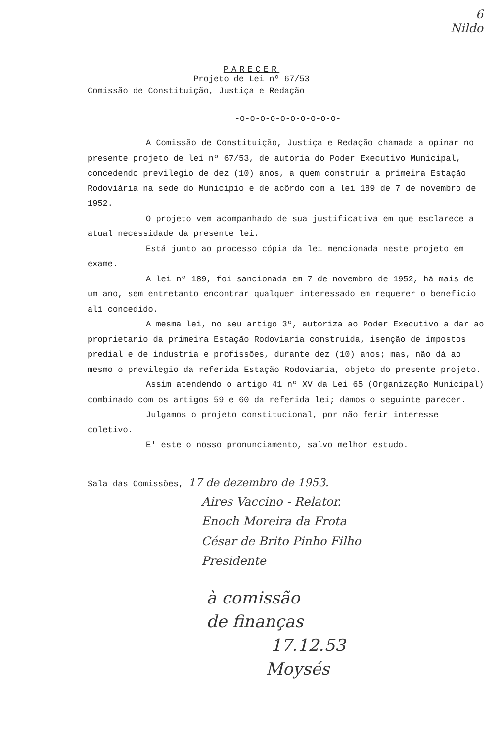6
Nildo
PARECER
Projeto de Lei nº 67/53
Comissão de Constituição, Justiça e Redação
-o-o-o-o-o-o-o-o-o-o-
A Comissão de Constituição, Justiça e Redação chamada a opinar no presente projeto de lei nº 67/53, de autoria do Poder Executivo Municipal, concedendo previlegio de dez (10) anos, a quem construir a primeira Estação Rodoviária na sede do Municipio e de acôrdo com a lei 189 de 7 de novembro de 1952.
O projeto vem acompanhado de sua justificativa em que esclarece a atual necessidade da presente lei.
Está junto ao processo cópia da lei mencionada neste projeto em exame.
A lei nº 189, foi sancionada em 7 de novembro de 1952, há mais de um ano, sem entretanto encontrar qualquer interessado em requerer o beneficio alí concedido.
A mesma lei, no seu artigo 3º, autoriza ao Poder Executivo a dar ao proprietario da primeira Estação Rodoviaria construida, isenção de impostos predial e de industria e profissões, durante dez (10) anos; mas, não dá ao mesmo o previlegio da referida Estação Rodoviaria, objeto do presente projeto.
Assim atendendo o artigo 41 nº XV da Lei 65 (Organização Municipal) combinado com os artigos 59 e 60 da referida lei; damos o seguinte parecer.
Julgamos o projeto constitucional, por não ferir interesse coletivo.
E' este o nosso pronunciamento, salvo melhor estudo.
Sala das Comissões, 17 de dezembro de 1953.
Aires Vaccino - Relator.
Enoch Moreira da Frota
César de Brito Pinho Filho
Presidente
à comissão
de finanças
17.12.53
Moysés